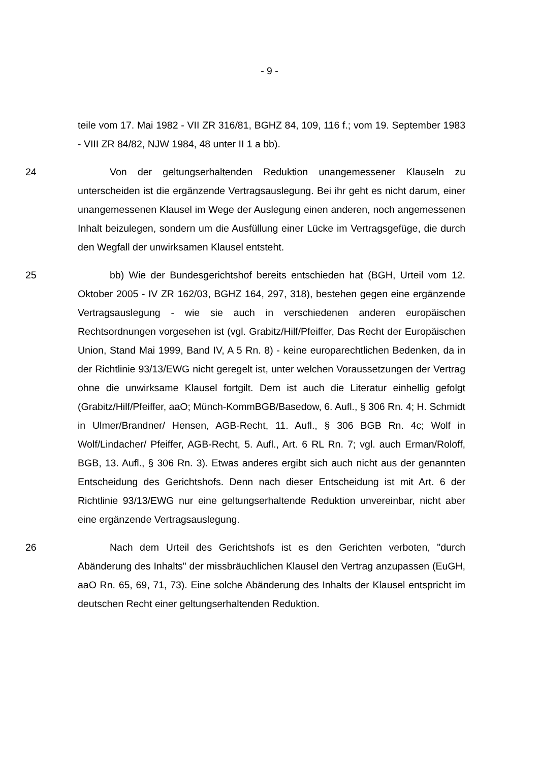- 9 -
teile vom 17. Mai 1982 - VII ZR 316/81, BGHZ 84, 109, 116 f.; vom 19. September 1983 - VIII ZR 84/82, NJW 1984, 48 unter II 1 a bb).
24 Von der geltungserhaltenden Reduktion unangemessener Klauseln zu unterscheiden ist die ergänzende Vertragsauslegung. Bei ihr geht es nicht darum, einer unangemessenen Klausel im Wege der Auslegung einen anderen, noch angemessenen Inhalt beizulegen, sondern um die Ausfüllung einer Lücke im Vertragsgefüge, die durch den Wegfall der unwirksamen Klausel entsteht.
25 bb) Wie der Bundesgerichtshof bereits entschieden hat (BGH, Urteil vom 12. Oktober 2005 - IV ZR 162/03, BGHZ 164, 297, 318), bestehen gegen eine ergänzende Vertragsauslegung - wie sie auch in verschiedenen anderen europäischen Rechtsordnungen vorgesehen ist (vgl. Grabitz/Hilf/Pfeiffer, Das Recht der Europäischen Union, Stand Mai 1999, Band IV, A 5 Rn. 8) - keine europarechtlichen Bedenken, da in der Richtlinie 93/13/EWG nicht geregelt ist, unter welchen Voraussetzungen der Vertrag ohne die unwirksame Klausel fortgilt. Dem ist auch die Literatur einhellig gefolgt (Grabitz/Hilf/Pfeiffer, aaO; Münch-KommBGB/Basedow, 6. Aufl., § 306 Rn. 4; H. Schmidt in Ulmer/Brandner/ Hensen, AGB-Recht, 11. Aufl., § 306 BGB Rn. 4c; Wolf in Wolf/Lindacher/ Pfeiffer, AGB-Recht, 5. Aufl., Art. 6 RL Rn. 7; vgl. auch Erman/Roloff, BGB, 13. Aufl., § 306 Rn. 3). Etwas anderes ergibt sich auch nicht aus der genannten Entscheidung des Gerichtshofs. Denn nach dieser Entscheidung ist mit Art. 6 der Richtlinie 93/13/EWG nur eine geltungserhaltende Reduktion unvereinbar, nicht aber eine ergänzende Vertragsauslegung.
26 Nach dem Urteil des Gerichtshofs ist es den Gerichten verboten, "durch Abänderung des Inhalts" der missbräuchlichen Klausel den Vertrag anzupassen (EuGH, aaO Rn. 65, 69, 71, 73). Eine solche Abänderung des Inhalts der Klausel entspricht im deutschen Recht einer geltungserhaltenden Reduktion.